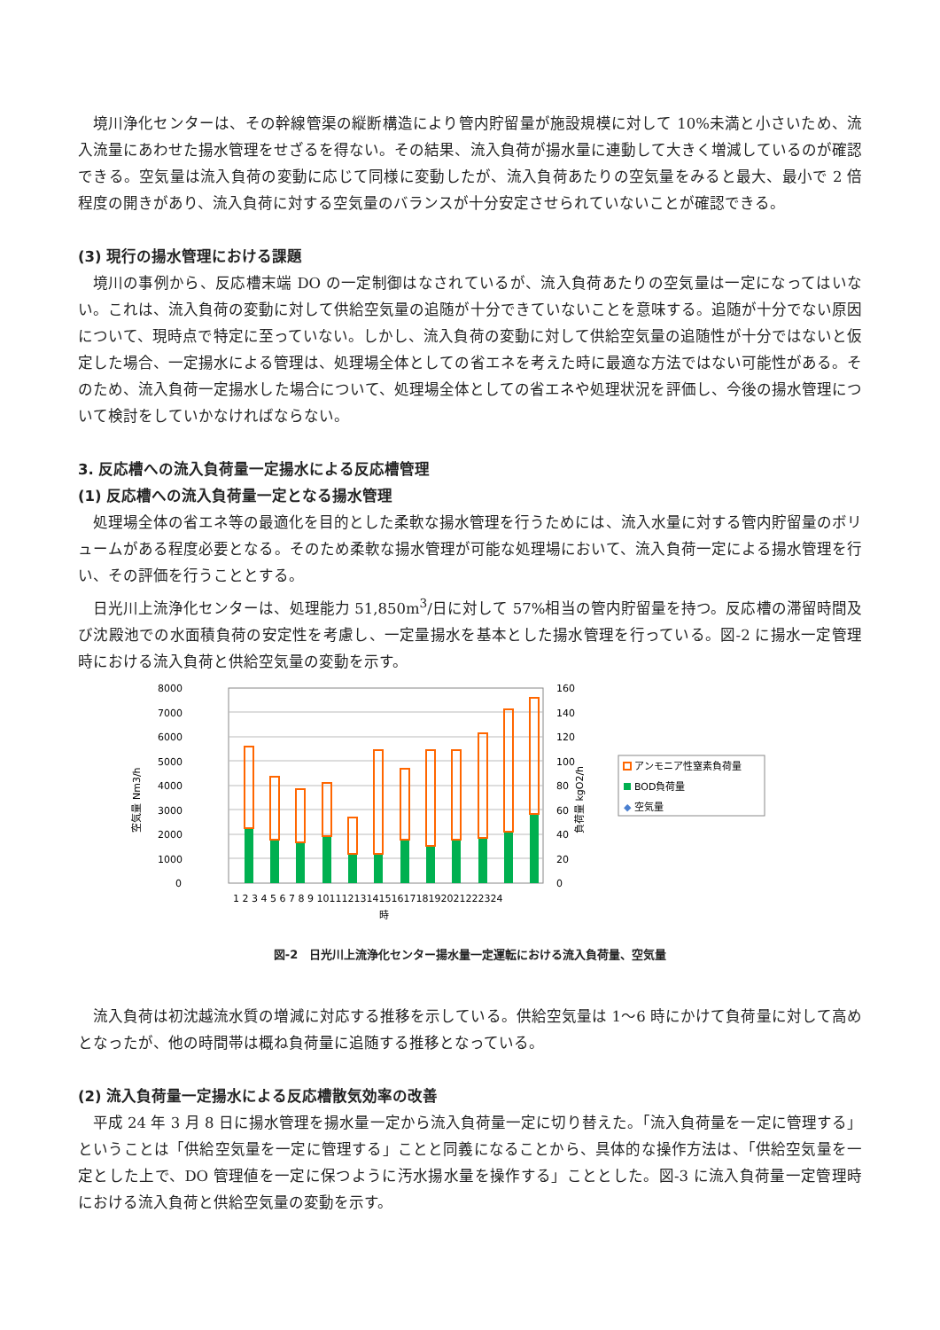境川浄化センターは、その幹線管渠の縦断構造により管内貯留量が施設規模に対して 10%未満と小さいため、流入流量にあわせた揚水管理をせざるを得ない。その結果、流入負荷が揚水量に連動して大きく増減しているのが確認できる。空気量は流入負荷の変動に応じて同様に変動したが、流入負荷あたりの空気量をみると最大、最小で 2 倍程度の開きがあり、流入負荷に対する空気量のバランスが十分安定させられていないことが確認できる。
(3) 現行の揚水管理における課題
境川の事例から、反応槽末端 DO の一定制御はなされているが、流入負荷あたりの空気量は一定になってはいない。これは、流入負荷の変動に対して供給空気量の追随が十分できていないことを意味する。追随が十分でない原因について、現時点で特定に至っていない。しかし、流入負荷の変動に対して供給空気量の追随性が十分ではないと仮定した場合、一定揚水による管理は、処理場全体としての省エネを考えた時に最適な方法ではない可能性がある。そのため、流入負荷一定揚水した場合について、処理場全体としての省エネや処理状況を評価し、今後の揚水管理について検討をしていかなければならない。
3. 反応槽への流入負荷量一定揚水による反応槽管理
(1) 反応槽への流入負荷量一定となる揚水管理
処理場全体の省エネ等の最適化を目的とした柔軟な揚水管理を行うためには、流入水量に対する管内貯留量のボリュームがある程度必要となる。そのため柔軟な揚水管理が可能な処理場において、流入負荷一定による揚水管理を行い、その評価を行うこととする。
日光川上流浄化センターは、処理能力 51,850m<sup>3</sup>/日に対して 57%相当の管内貯留量を持つ。反応槽の滞留時間及び沈殿池での水面積負荷の安定性を考慮し、一定量揚水を基本とした揚水管理を行っている。図-2 に揚水一定管理時における流入負荷と供給空気量の変動を示す。
8000
7000
6000
5000
4000
3000
2000
1000
0
160
140
120
100
80
60
40
20
0
1 2 3 4 5 6 7 8 9 101112131415161718192021222324
時
空気量 Nm3/h
負荷量 kgO2/h
アンモニア性窒素負荷量
BOD負荷量
◆
空気量
図-2　日光川上流浄化センター揚水量一定運転における流入負荷量、空気量
流入負荷は初沈越流水質の増減に対応する推移を示している。供給空気量は 1～6 時にかけて負荷量に対して高めとなったが、他の時間帯は概ね負荷量に追随する推移となっている。
(2) 流入負荷量一定揚水による反応槽散気効率の改善
平成 24 年 3 月 8 日に揚水管理を揚水量一定から流入負荷量一定に切り替えた。「流入負荷量を一定に管理する」ということは「供給空気量を一定に管理する」ことと同義になることから、具体的な操作方法は、「供給空気量を一定とした上で、DO 管理値を一定に保つように汚水揚水量を操作する」こととした。図-3 に流入負荷量一定管理時における流入負荷と供給空気量の変動を示す。